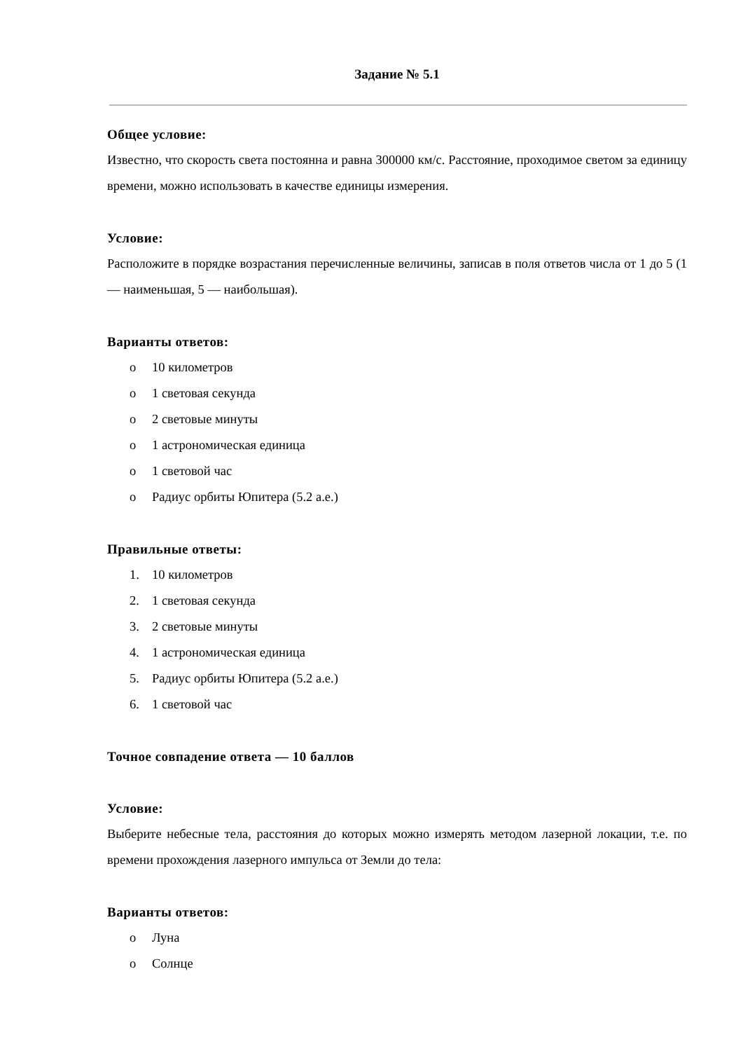Задание № 5.1
Общее условие:
Известно, что скорость света постоянна и равна 300000 км/с. Расстояние, проходимое светом за единицу времени, можно использовать в качестве единицы измерения.
Условие:
Расположите в порядке возрастания перечисленные величины, записав в поля ответов числа от 1 до 5 (1 — наименьшая, 5 — наибольшая).
Варианты ответов:
o 10 километров
o 1 световая секунда
o 2 световые минуты
o 1 астрономическая единица
o 1 световой час
o Радиус орбиты Юпитера (5.2 а.е.)
Правильные ответы:
1. 10 километров
2. 1 световая секунда
3. 2 световые минуты
4. 1 астрономическая единица
5. Радиус орбиты Юпитера (5.2 а.е.)
6. 1 световой час
Точное совпадение ответа — 10 баллов
Условие:
Выберите небесные тела, расстояния до которых можно измерять методом лазерной локации, т.е. по времени прохождения лазерного импульса от Земли до тела:
Варианты ответов:
o Луна
o Солнце